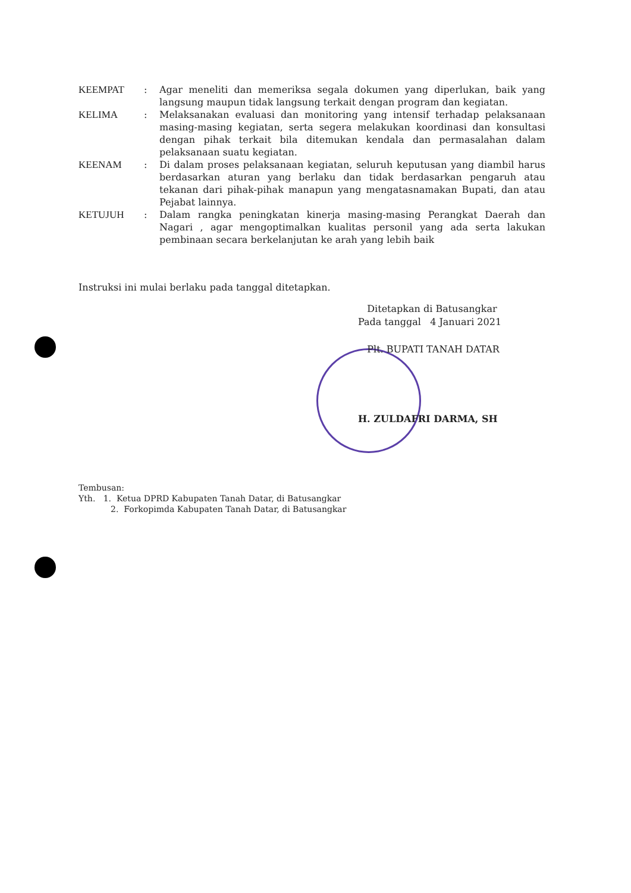| KEEMPAT | : | Agar meneliti dan memeriksa segala dokumen yang diperlukan, baik yang langsung maupun tidak langsung terkait dengan program dan kegiatan. |
| KELIMA | : | Melaksanakan evaluasi dan monitoring yang intensif terhadap pelaksanaan masing-masing kegiatan, serta segera melakukan koordinasi dan konsultasi dengan pihak terkait bila ditemukan kendala dan permasalahan dalam pelaksanaan suatu kegiatan. |
| KEENAM | : | Di dalam proses pelaksanaan kegiatan, seluruh keputusan yang diambil harus berdasarkan aturan yang berlaku dan tidak berdasarkan pengaruh atau tekanan dari pihak-pihak manapun yang mengatasnamakan Bupati, dan atau Pejabat lainnya. |
| KETUJUH | : | Dalam rangka peningkatan kinerja masing-masing Perangkat Daerah dan Nagari , agar mengoptimalkan kualitas personil yang ada serta lakukan pembinaan secara berkelanjutan ke arah yang lebih baik |
Instruksi ini mulai berlaku pada tanggal ditetapkan.
Ditetapkan di Batusangkar
Pada tanggal 4 Januari 2021
Plt. BUPATI TANAH DATAR
H. ZULDAFRI DARMA, SH
Tembusan:
Yth. 1. Ketua DPRD Kabupaten Tanah Datar, di Batusangkar
2. Forkopimda Kabupaten Tanah Datar, di Batusangkar